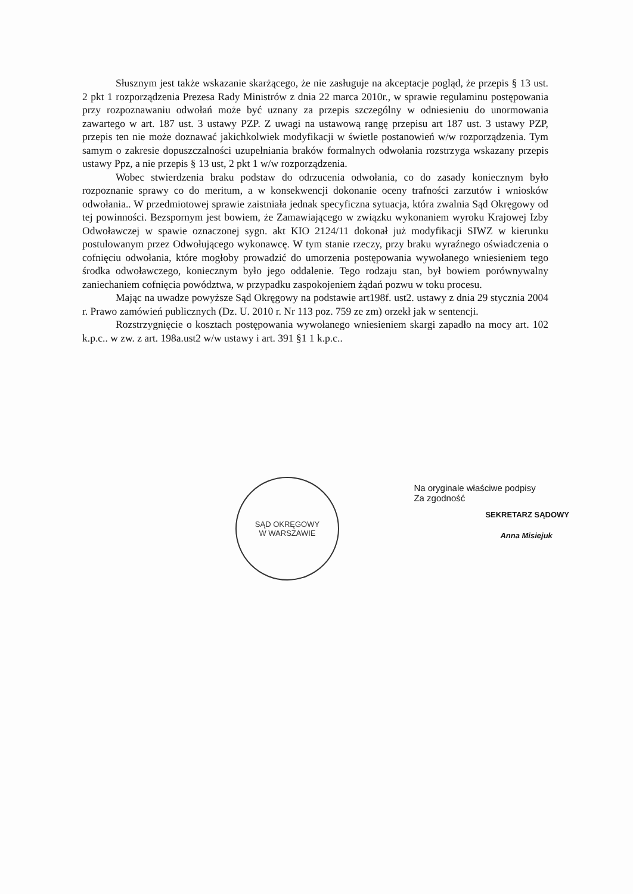Słusznym jest także wskazanie skarżącego, że nie zasługuje na akceptacje pogląd, że przepis § 13 ust. 2 pkt 1 rozporządzenia Prezesa Rady Ministrów z dnia 22 marca 2010r., w sprawie regulaminu postępowania przy rozpoznawaniu odwołań może być uznany za przepis szczególny w odniesieniu do unormowania zawartego w art. 187 ust. 3 ustawy PZP. Z uwagi na ustawową rangę przepisu art 187 ust. 3 ustawy PZP, przepis ten nie może doznawać jakichkolwiek modyfikacji w świetle postanowień w/w rozporządzenia. Tym samym o zakresie dopuszczalności uzupełniania braków formalnych odwołania rozstrzyga wskazany przepis ustawy Ppz, a nie przepis § 13 ust, 2 pkt 1 w/w rozporządzenia.
Wobec stwierdzenia braku podstaw do odrzucenia odwołania, co do zasady koniecznym było rozpoznanie sprawy co do meritum, a w konsekwencji dokonanie oceny trafności zarzutów i wniosków odwołania.. W przedmiotowej sprawie zaistniała jednak specyficzna sytuacja, która zwalnia Sąd Okręgowy od tej powinności. Bezspornym jest bowiem, że Zamawiającego w związku wykonaniem wyroku Krajowej Izby Odwoławczej w spawie oznaczonej sygn. akt KIO 2124/11 dokonał już modyfikacji SIWZ w kierunku postulowanym przez Odwołującego wykonawcę. W tym stanie rzeczy, przy braku wyraźnego oświadczenia o cofnięciu odwołania, które mogłoby prowadzić do umorzenia postępowania wywołanego wniesieniem tego środka odwoławczego, koniecznym było jego oddalenie. Tego rodzaju stan, był bowiem porównywalny zaniechaniem cofnięcia powództwa, w przypadku zaspokojeniem żądań pozwu w toku procesu.
Mając na uwadze powyższe Sąd Okręgowy na podstawie art198f. ust2. ustawy z dnia 29 stycznia 2004 r. Prawo zamówień publicznych (Dz. U. 2010 r. Nr 113 poz. 759 ze zm) orzekł jak w sentencji.
Rozstrzygnięcie o kosztach postępowania wywołanego wniesieniem skargi zapadło na mocy art. 102 k.p.c.. w zw. z art. 198a.ust2 w/w ustawy i art. 391 §1 1 k.p.c..
SĄD OKRĘGOWY
W WARSZAWIE
Na oryginale właściwe podpisy
Za zgodność
SEKRETARZ SĄDOWY
Anna Misiejuk